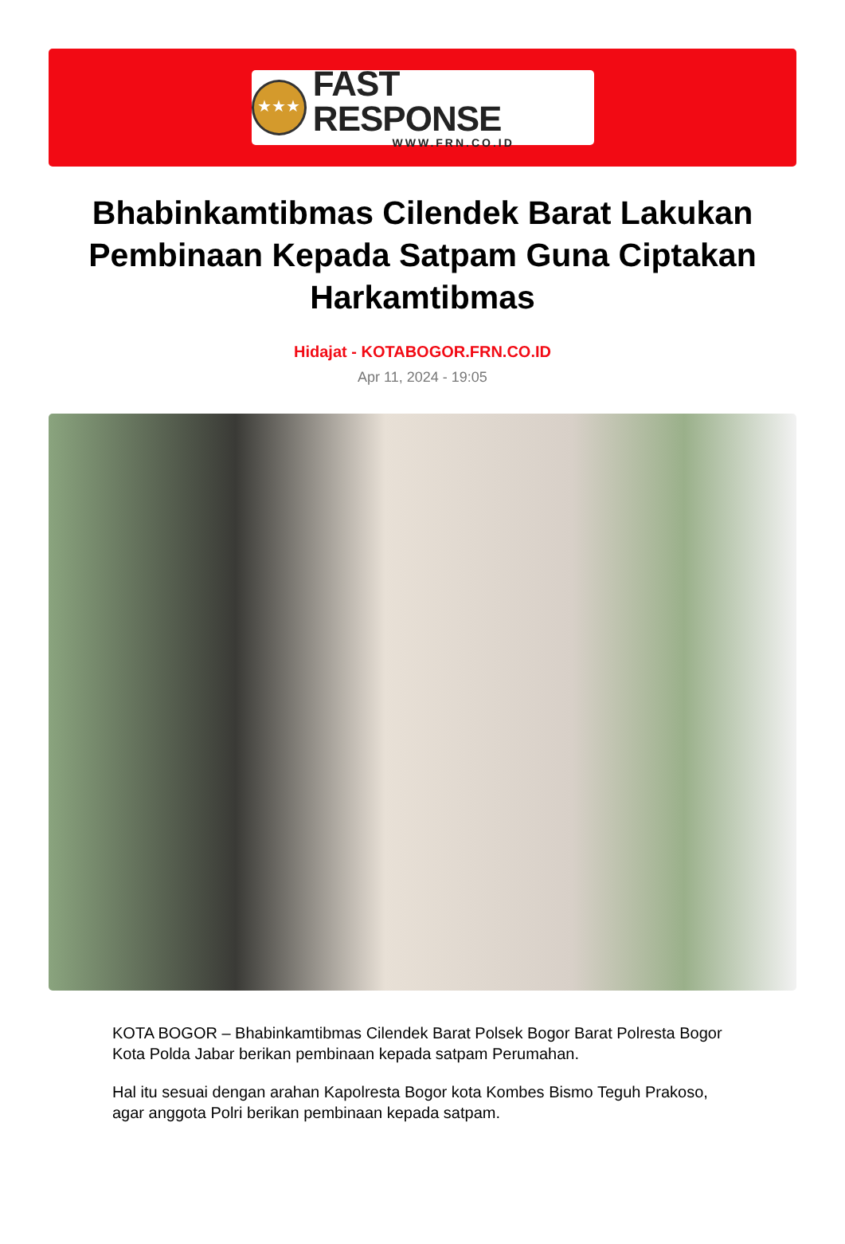★★★
FAST RESPONSE
WWW.FRN.CO.ID
Bhabinkamtibmas Cilendek Barat Lakukan Pembinaan Kepada Satpam Guna Ciptakan Harkamtibmas
Hidajat - KOTABOGOR.FRN.CO.ID
Apr 11, 2024 - 19:05
KOTA BOGOR – Bhabinkamtibmas Cilendek Barat Polsek Bogor Barat Polresta Bogor Kota Polda Jabar berikan pembinaan kepada satpam Perumahan.
Hal itu sesuai dengan arahan Kapolresta Bogor kota Kombes Bismo Teguh Prakoso, agar anggota Polri berikan pembinaan kepada satpam.